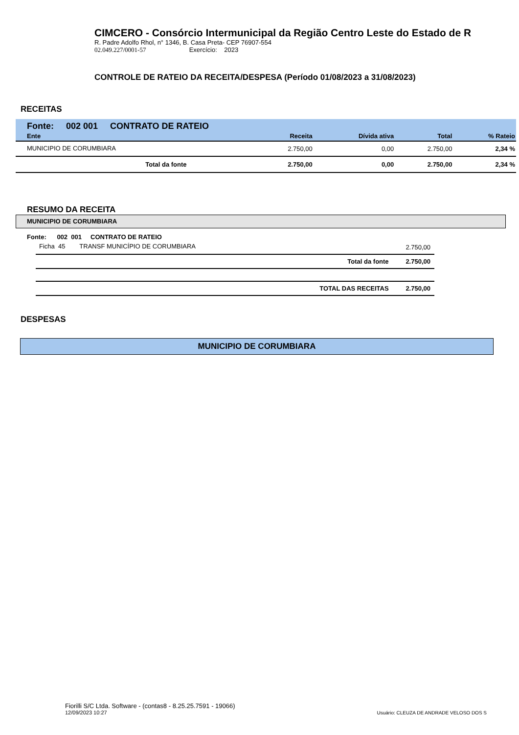CIMCERO - Consórcio Intermunicipal da Região Centro Leste do Estado de R
R. Padre Adolfo Rhol, n° 1346, B. Casa Preta- CEP 76907-554
02.049.227/0001-57 Exercício: 2023
CONTROLE DE RATEIO DA RECEITA/DESPESA (Período 01/08/2023 a 31/08/2023)
RECEITAS
Fonte: 002 001 CONTRATO DE RATEIO
| Ente | Receita | Dívida ativa | Total | % Rateio |
| --- | --- | --- | --- | --- |
| MUNICIPIO DE CORUMBIARA | 2.750,00 | 0,00 | 2.750,00 | 2,34 % |
| Total da fonte | 2.750,00 | 0,00 | 2.750,00 | 2,34 % |
RESUMO DA RECEITA
MUNICIPIO DE CORUMBIARA
Fonte: 002 001 CONTRATO DE RATEIO
| Ficha 45 TRANSF MUNICÍPIO DE CORUMBIARA | | 2.750,00 |
| | Total da fonte | 2.750,00 |
| | TOTAL DAS RECEITAS | 2.750,00 |
DESPESAS
MUNICIPIO DE CORUMBIARA
Fiorilli S/C Ltda. Software - (contas8 - 8.25.25.7591 - 19066)
12/09/2023 10:27
Usuário: CLEUZA DE ANDRADE VELOSO DOS S